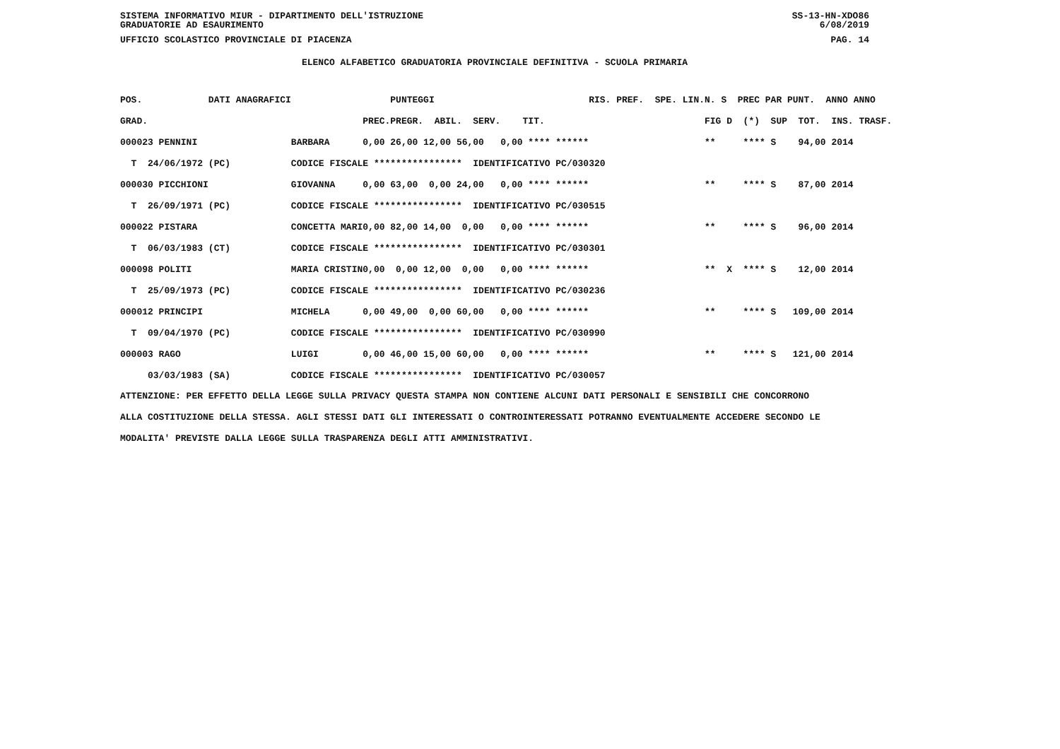SISTEMA INFORMATIVO MIUR - DIPARTIMENTO DELL'ISTRUZIONE SS-13-HN-XDO86
GRADUATORIE AD ESAURIMENTO 6/08/2019
UFFICIO SCOLASTICO PROVINCIALE DI PIACENZA PAG. 14
ELENCO ALFABETICO GRADUATORIA PROVINCIALE DEFINITIVA - SCUOLA PRIMARIA
| POS. | DATI ANAGRAFICI | | | PUNTEGGI | RIS. PREF. SPE. LIN. | N. S PREC PAR | PUNT. ANNO ANNO |
| --- | --- | --- | --- | --- | --- | --- | --- |
| GRAD. | | | PREC. | PREGR. ABIL. SERV. TIT. | | FIG D (*) SUP | TOT. INS. TRASF. |
| 000023 PENNINI | | BARBARA | 0,00 | 26,00 12,00 56,00 0,00 **** ****** | | ** **** S | 94,00 2014 |
| T 24/06/1972 | (PC) | CODICE FISCALE **************** IDENTIFICATIVO PC/030320 | | | | | |
| 000030 PICCHIONI | | GIOVANNA | 0,00 | 63,00 0,00 24,00 0,00 **** ****** | | ** **** S | 87,00 2014 |
| T 26/09/1971 | (PC) | CODICE FISCALE **************** IDENTIFICATIVO PC/030515 | | | | | |
| 000022 PISTARA | | CONCETTA MARI | 0,00 | 82,00 14,00 0,00 0,00 **** ****** | | ** **** S | 96,00 2014 |
| T 06/03/1983 | (CT) | CODICE FISCALE **************** IDENTIFICATIVO PC/030301 | | | | | |
| 000098 POLITI | | MARIA CRISTIN | 0,00 | 0,00 12,00 0,00 0,00 **** ****** | | ** X **** S | 12,00 2014 |
| T 25/09/1973 | (PC) | CODICE FISCALE **************** IDENTIFICATIVO PC/030236 | | | | | |
| 000012 PRINCIPI | | MICHELA | 0,00 | 49,00 0,00 60,00 0,00 **** ****** | | ** **** S | 109,00 2014 |
| T 09/04/1970 | (PC) | CODICE FISCALE **************** IDENTIFICATIVO PC/030990 | | | | | |
| 000003 RAGO | | LUIGI | 0,00 | 46,00 15,00 60,00 0,00 **** ****** | | ** **** S | 121,00 2014 |
| 03/03/1983 | (SA) | CODICE FISCALE **************** IDENTIFICATIVO PC/030057 | | | | | |
ATTENZIONE: PER EFFETTO DELLA LEGGE SULLA PRIVACY QUESTA STAMPA NON CONTIENE ALCUNI DATI PERSONALI E SENSIBILI CHE CONCORRONO ALLA COSTITUZIONE DELLA STESSA. AGLI STESSI DATI GLI INTERESSATI O CONTROINTERESSATI POTRANNO EVENTUALMENTE ACCEDERE SECONDO LE MODALITA' PREVISTE DALLA LEGGE SULLA TRASPARENZA DEGLI ATTI AMMINISTRATIVI.